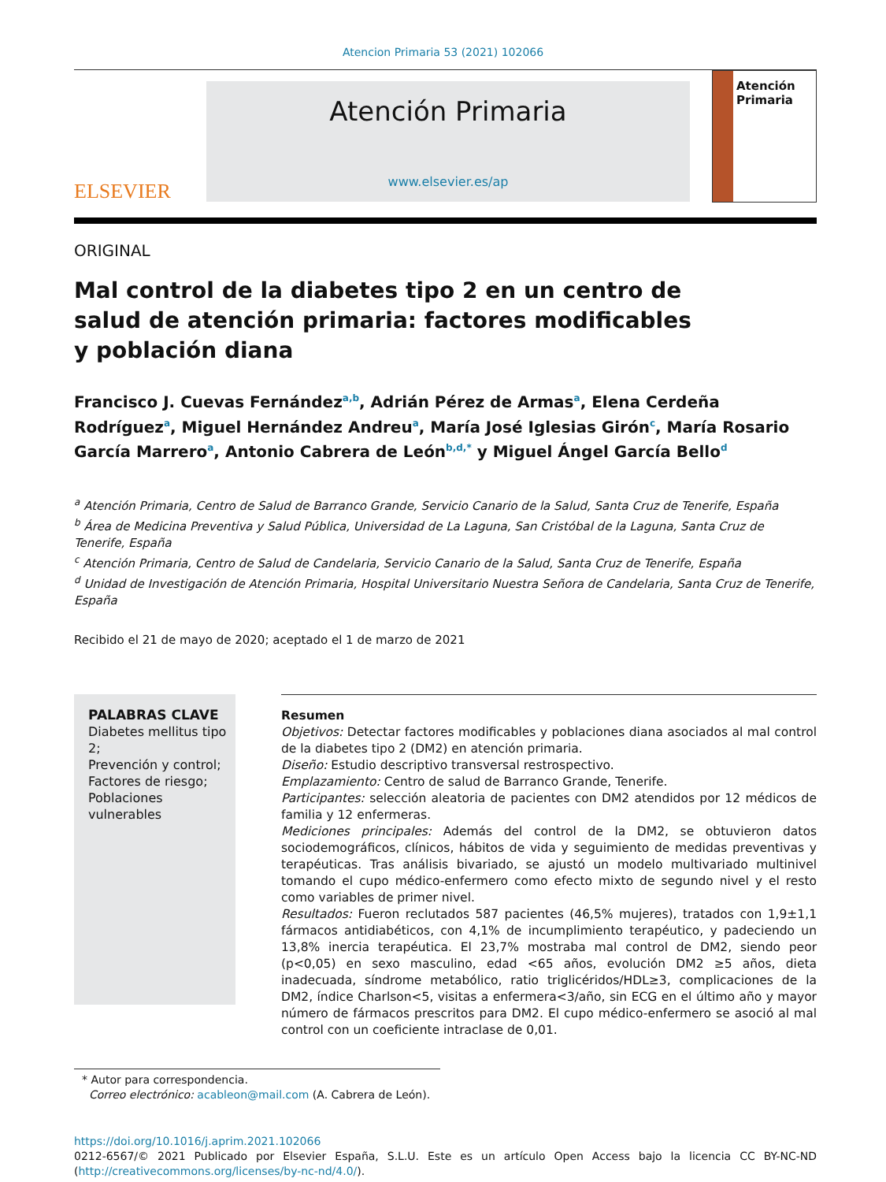Atencion Primaria 53 (2021) 102066
ELSEVIER
Atención Primaria
www.elsevier.es/ap
Atención
Primaria
ORIGINAL
Mal control de la diabetes tipo 2 en un centro de salud de atención primaria: factores modificables y población diana
Francisco J. Cuevas Fernández<sup>a,b</sup>, Adrián Pérez de Armas<sup>a</sup>, Elena Cerdeña Rodríguez<sup>a</sup>, Miguel Hernández Andreu<sup>a</sup>, María José Iglesias Girón<sup>c</sup>, María Rosario García Marrero<sup>a</sup>, Antonio Cabrera de León<sup>b,d,*</sup> y Miguel Ángel García Bello<sup>d</sup>
<sup>a</sup> Atención Primaria, Centro de Salud de Barranco Grande, Servicio Canario de la Salud, Santa Cruz de Tenerife, España
<sup>b</sup> Área de Medicina Preventiva y Salud Pública, Universidad de La Laguna, San Cristóbal de la Laguna, Santa Cruz de Tenerife, España
<sup>c</sup> Atención Primaria, Centro de Salud de Candelaria, Servicio Canario de la Salud, Santa Cruz de Tenerife, España
<sup>d</sup> Unidad de Investigación de Atención Primaria, Hospital Universitario Nuestra Señora de Candelaria, Santa Cruz de Tenerife, España
Recibido el 21 de mayo de 2020; aceptado el 1 de marzo de 2021
PALABRAS CLAVE
Diabetes mellitus tipo 2;
Prevención y control;
Factores de riesgo;
Poblaciones vulnerables
Resumen
Objetivos: Detectar factores modificables y poblaciones diana asociados al mal control de la diabetes tipo 2 (DM2) en atención primaria.
Diseño: Estudio descriptivo transversal restrospectivo.
Emplazamiento: Centro de salud de Barranco Grande, Tenerife.
Participantes: selección aleatoria de pacientes con DM2 atendidos por 12 médicos de familia y 12 enfermeras.
Mediciones principales: Además del control de la DM2, se obtuvieron datos sociodemográficos, clínicos, hábitos de vida y seguimiento de medidas preventivas y terapéuticas. Tras análisis bivariado, se ajustó un modelo multivariado multinivel tomando el cupo médico-enfermero como efecto mixto de segundo nivel y el resto como variables de primer nivel.
Resultados: Fueron reclutados 587 pacientes (46,5% mujeres), tratados con 1,9±1,1 fármacos antidiabéticos, con 4,1% de incumplimiento terapéutico, y padeciendo un 13,8% inercia terapéutica. El 23,7% mostraba mal control de DM2, siendo peor (p<0,05) en sexo masculino, edad <65 años, evolución DM2 ≥5 años, dieta inadecuada, síndrome metabólico, ratio triglicéridos/HDL≥3, complicaciones de la DM2, índice Charlson<5, visitas a enfermera<3/año, sin ECG en el último año y mayor número de fármacos prescritos para DM2. El cupo médico-enfermero se asoció al mal control con un coeficiente intraclase de 0,01.
* Autor para correspondencia.
Correo electrónico: acableon@mail.com (A. Cabrera de León).
https://doi.org/10.1016/j.aprim.2021.102066
0212-6567/© 2021 Publicado por Elsevier España, S.L.U. Este es un artículo Open Access bajo la licencia CC BY-NC-ND (http://creativecommons.org/licenses/by-nc-nd/4.0/).